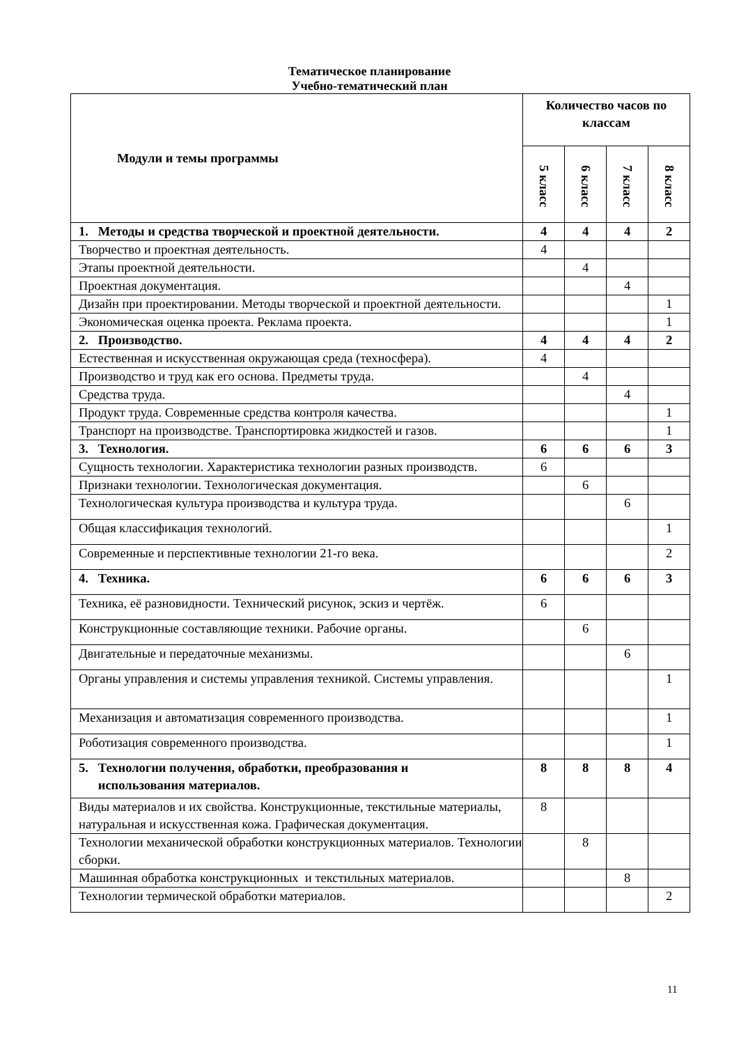Тематическое планирование
Учебно-тематический план
| Модули и темы программы | Количество часов по классам | | | |
| --- | --- | --- | --- | --- |
| | 5 класс | 6 класс | 7 класс | 8 класс |
| 1. Методы и средства творческой и проектной деятельности. | 4 | 4 | 4 | 2 |
| Творчество и проектная деятельность. | 4 | | | |
| Этапы проектной деятельности. | | 4 | | |
| Проектная документация. | | | 4 | |
| Дизайн при проектировании. Методы творческой и проектной деятельности. | | | | 1 |
| Экономическая оценка проекта. Реклама проекта. | | | | 1 |
| 2. Производство. | 4 | 4 | 4 | 2 |
| Естественная и искусственная окружающая среда (техносфера). | 4 | | | |
| Производство и труд как его основа. Предметы труда. | | 4 | | |
| Средства труда. | | | 4 | |
| Продукт труда. Современные средства контроля качества. | | | | 1 |
| Транспорт на производстве. Транспортировка жидкостей и газов. | | | | 1 |
| 3. Технология. | 6 | 6 | 6 | 3 |
| Сущность технологии. Характеристика технологии разных производств. | 6 | | | |
| Признаки технологии. Технологическая документация. | | 6 | | |
| Технологическая культура производства и культура труда. | | | 6 | |
| Общая классификация технологий. | | | | 1 |
| Современные и перспективные технологии 21-го века. | | | | 2 |
| 4. Техника. | 6 | 6 | 6 | 3 |
| Техника, её разновидности. Технический рисунок, эскиз и чертёж. | 6 | | | |
| Конструкционные составляющие техники. Рабочие органы. | | 6 | | |
| Двигательные и передаточные механизмы. | | | 6 | |
| Органы управления и системы управления техникой. Системы управления. | | | | 1 |
| Механизация и автоматизация современного производства. | | | | 1 |
| Роботизация современного производства. | | | | 1 |
| 5. Технологии получения, обработки, преобразования и использования материалов. | 8 | 8 | 8 | 4 |
| Виды материалов и их свойства. Конструкционные, текстильные материалы, натуральная и искусственная кожа. Графическая документация. | 8 | | | |
| Технологии механической обработки конструкционных материалов. Технологии сборки. | | 8 | | |
| Машинная обработка конструкционных и текстильных материалов. | | | 8 | |
| Технологии термической обработки материалов. | | | | 2 |
11